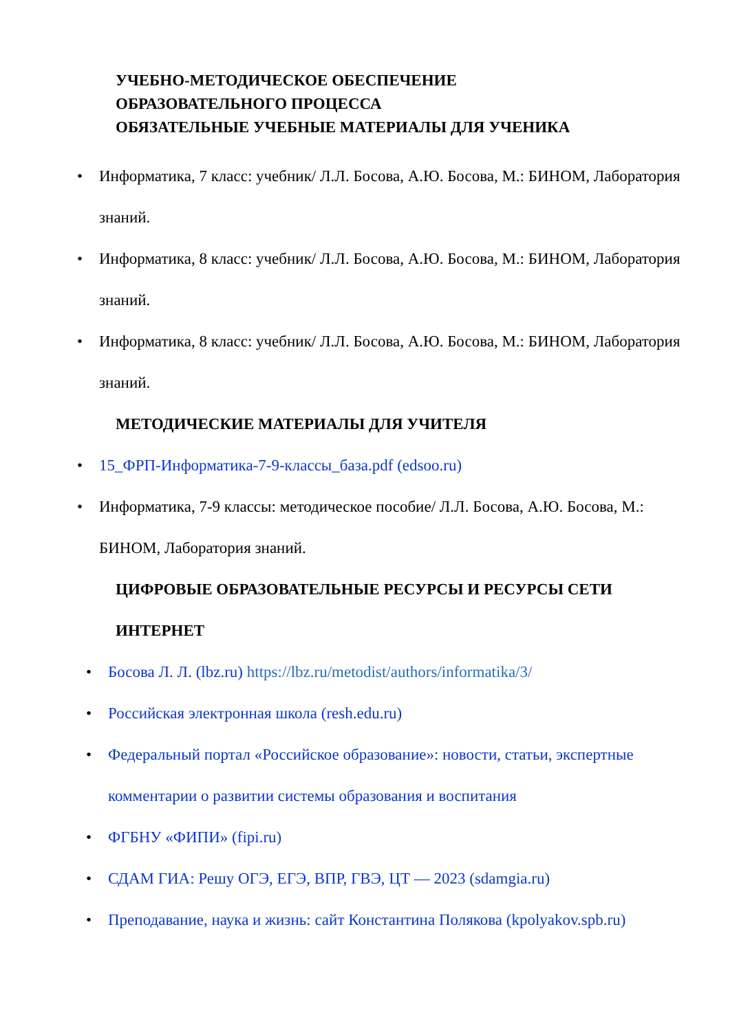УЧЕБНО-МЕТОДИЧЕСКОЕ ОБЕСПЕЧЕНИЕ
ОБРАЗОВАТЕЛЬНОГО ПРОЦЕССА
ОБЯЗАТЕЛЬНЫЕ УЧЕБНЫЕ МАТЕРИАЛЫ ДЛЯ УЧЕНИКА
• Информатика, 7 класс: учебник/ Л.Л. Босова, А.Ю. Босова, М.: БИНОМ, Лаборатория знаний.
• Информатика, 8 класс: учебник/ Л.Л. Босова, А.Ю. Босова, М.: БИНОМ, Лаборатория знаний.
• Информатика, 8 класс: учебник/ Л.Л. Босова, А.Ю. Босова, М.: БИНОМ, Лаборатория знаний.
МЕТОДИЧЕСКИЕ МАТЕРИАЛЫ ДЛЯ УЧИТЕЛЯ
• 15_ФРП-Информатика-7-9-классы_база.pdf (edsoo.ru)
• Информатика, 7-9 классы: методическое пособие/ Л.Л. Босова, А.Ю. Босова, М.: БИНОМ, Лаборатория знаний.
ЦИФРОВЫЕ ОБРАЗОВАТЕЛЬНЫЕ РЕСУРСЫ И РЕСУРСЫ СЕТИ ИНТЕРНЕТ
• Босова Л. Л. (lbz.ru) https://lbz.ru/metodist/authors/informatika/3/
• Российская электронная школа (resh.edu.ru)
• Федеральный портал «Российское образование»: новости, статьи, экспертные комментарии о развитии системы образования и воспитания
• ФГБНУ «ФИПИ» (fipi.ru)
• СДАМ ГИА: Решу ОГЭ, ЕГЭ, ВПР, ГВЭ, ЦТ — 2023 (sdamgia.ru)
• Преподавание, наука и жизнь: сайт Константина Полякова (kpolyakov.spb.ru)